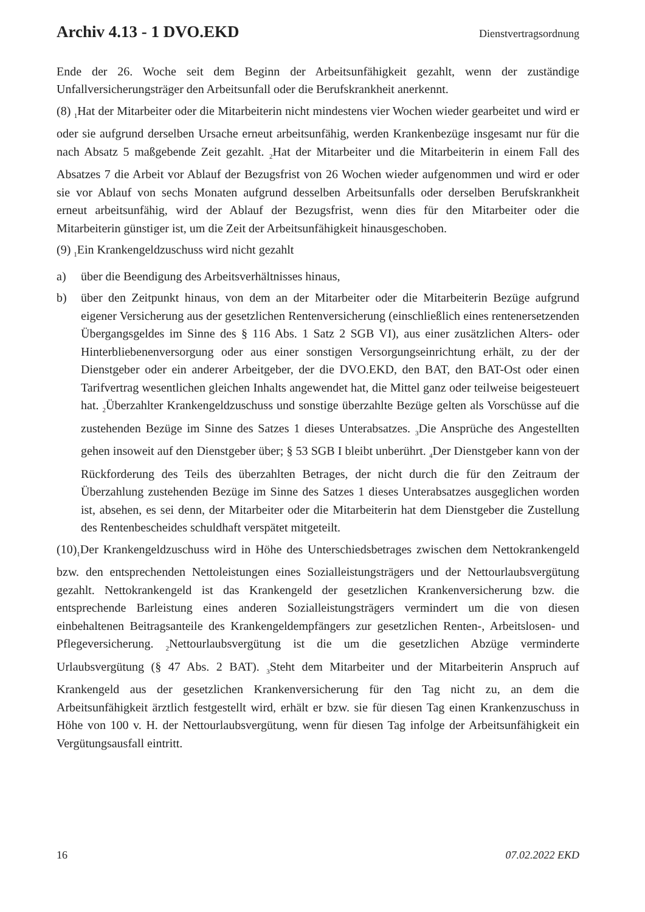Archiv 4.13 - 1 DVO.EKD Dienstvertragsordnung
Ende der 26. Woche seit dem Beginn der Arbeitsunfähigkeit gezahlt, wenn der zuständige Unfallversicherungsträger den Arbeitsunfall oder die Berufskrankheit anerkennt.
(8) <sub>1</sub>Hat der Mitarbeiter oder die Mitarbeiterin nicht mindestens vier Wochen wieder gearbeitet und wird er oder sie aufgrund derselben Ursache erneut arbeitsunfähig, werden Krankenbezüge insgesamt nur für die nach Absatz 5 maßgebende Zeit gezahlt. <sub>2</sub>Hat der Mitarbeiter und die Mitarbeiterin in einem Fall des Absatzes 7 die Arbeit vor Ablauf der Bezugsfrist von 26 Wochen wieder aufgenommen und wird er oder sie vor Ablauf von sechs Monaten aufgrund desselben Arbeitsunfalls oder derselben Berufskrankheit erneut arbeitsunfähig, wird der Ablauf der Bezugsfrist, wenn dies für den Mitarbeiter oder die Mitarbeiterin günstiger ist, um die Zeit der Arbeitsunfähigkeit hinausgeschoben.
(9) <sub>1</sub>Ein Krankengeldzuschuss wird nicht gezahlt
a) über die Beendigung des Arbeitsverhältnisses hinaus,
b) über den Zeitpunkt hinaus, von dem an der Mitarbeiter oder die Mitarbeiterin Bezüge aufgrund eigener Versicherung aus der gesetzlichen Rentenversicherung (einschließlich eines rentenersetzenden Übergangsgeldes im Sinne des § 116 Abs. 1 Satz 2 SGB VI), aus einer zusätzlichen Alters- oder Hinterbliebenenversorgung oder aus einer sonstigen Versorgungseinrichtung erhält, zu der der Dienstgeber oder ein anderer Arbeitgeber, der die DVO.EKD, den BAT, den BAT-Ost oder einen Tarifvertrag wesentlichen gleichen Inhalts angewendet hat, die Mittel ganz oder teilweise beigesteuert hat. <sub>2</sub>Überzahlter Krankengeldzuschuss und sonstige überzahlte Bezüge gelten als Vorschüsse auf die zustehenden Bezüge im Sinne des Satzes 1 dieses Unterabsatzes. <sub>3</sub>Die Ansprüche des Angestellten gehen insoweit auf den Dienstgeber über; § 53 SGB I bleibt unberührt. <sub>4</sub>Der Dienstgeber kann von der Rückforderung des Teils des überzahlten Betrages, der nicht durch die für den Zeitraum der Überzahlung zustehenden Bezüge im Sinne des Satzes 1 dieses Unterabsatzes ausgeglichen worden ist, absehen, es sei denn, der Mitarbeiter oder die Mitarbeiterin hat dem Dienstgeber die Zustellung des Rentenbescheides schuldhaft verspätet mitgeteilt.
(10)<sub>1</sub>Der Krankengeldzuschuss wird in Höhe des Unterschiedsbetrages zwischen dem Nettokrankengeld bzw. den entsprechenden Nettoleistungen eines Sozialleistungsträgers und der Nettourlaubsvergütung gezahlt. Nettokrankengeld ist das Krankengeld der gesetzlichen Krankenversicherung bzw. die entsprechende Barleistung eines anderen Sozialleistungsträgers vermindert um die von diesen einbehaltenen Beitragsanteile des Krankengeldempfängers zur gesetzlichen Renten-, Arbeitslosen- und Pflegeversicherung. <sub>2</sub>Nettourlaubsvergütung ist die um die gesetzlichen Abzüge verminderte Urlaubsvergütung (§ 47 Abs. 2 BAT). <sub>3</sub>Steht dem Mitarbeiter und der Mitarbeiterin Anspruch auf Krankengeld aus der gesetzlichen Krankenversicherung für den Tag nicht zu, an dem die Arbeitsunfähigkeit ärztlich festgestellt wird, erhält er bzw. sie für diesen Tag einen Krankenzuschuss in Höhe von 100 v. H. der Nettourlaubsvergütung, wenn für diesen Tag infolge der Arbeitsunfähigkeit ein Vergütungsausfall eintritt.
16 07.02.2022 EKD